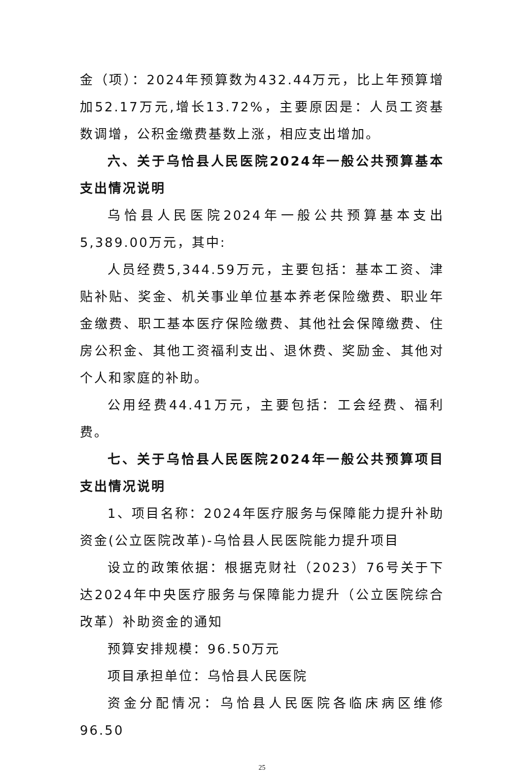金（项）：2024年预算数为432.44万元，比上年预算增加52.17万元,增长13.72%，主要原因是：人员工资基数调增，公积金缴费基数上涨，相应支出增加。
六、关于乌恰县人民医院2024年一般公共预算基本支出情况说明
乌恰县人民医院2024年一般公共预算基本支出5,389.00万元，其中:
人员经费5,344.59万元，主要包括：基本工资、津贴补贴、奖金、机关事业单位基本养老保险缴费、职业年金缴费、职工基本医疗保险缴费、其他社会保障缴费、住房公积金、其他工资福利支出、退休费、奖励金、其他对个人和家庭的补助。
公用经费44.41万元，主要包括：工会经费、福利费。
七、关于乌恰县人民医院2024年一般公共预算项目支出情况说明
1、项目名称：2024年医疗服务与保障能力提升补助资金(公立医院改革)-乌恰县人民医院能力提升项目
设立的政策依据：根据克财社（2023）76号关于下达2024年中央医疗服务与保障能力提升（公立医院综合改革）补助资金的通知
预算安排规模：96.50万元
项目承担单位：乌恰县人民医院
资金分配情况：乌恰县人民医院各临床病区维修96.50
25